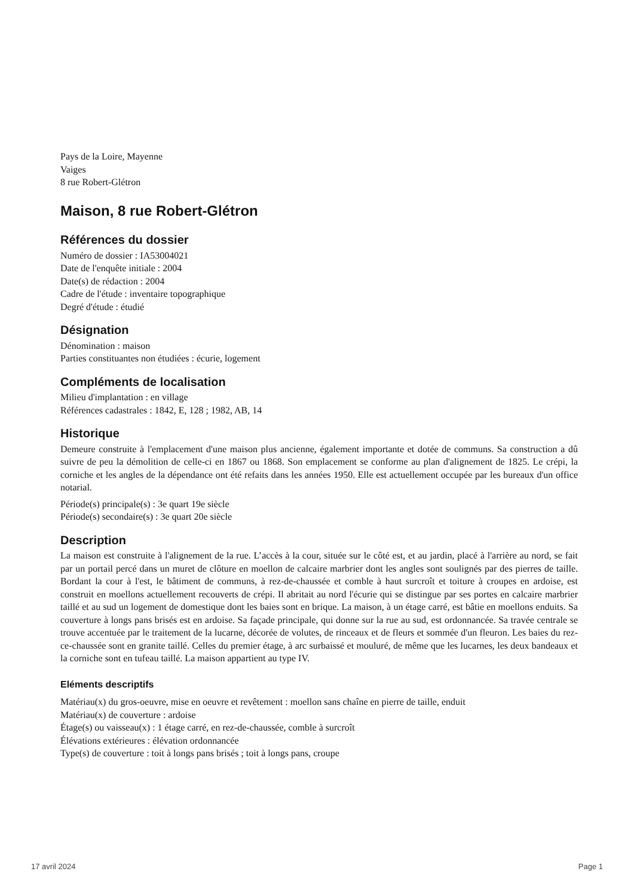Pays de la Loire, Mayenne
Vaiges
8 rue Robert-Glétron
Maison, 8 rue Robert-Glétron
Références du dossier
Numéro de dossier : IA53004021
Date de l'enquête initiale : 2004
Date(s) de rédaction : 2004
Cadre de l'étude : inventaire topographique
Degré d'étude : étudié
Désignation
Dénomination : maison
Parties constituantes non étudiées : écurie, logement
Compléments de localisation
Milieu d'implantation : en village
Références cadastrales : 1842, E, 128 ; 1982, AB, 14
Historique
Demeure construite à l'emplacement d'une maison plus ancienne, également importante et dotée de communs. Sa construction a dû suivre de peu la démolition de celle-ci en 1867 ou 1868. Son emplacement se conforme au plan d'alignement de 1825. Le crépi, la corniche et les angles de la dépendance ont été refaits dans les années 1950. Elle est actuellement occupée par les bureaux d'un office notarial.
Période(s) principale(s) : 3e quart 19e siècle
Période(s) secondaire(s) : 3e quart 20e siècle
Description
La maison est construite à l'alignement de la rue. L’accès à la cour, située sur le côté est, et au jardin, placé à l'arrière au nord, se fait par un portail percé dans un muret de clôture en moellon de calcaire marbrier dont les angles sont soulignés par des pierres de taille. Bordant la cour à l'est, le bâtiment de communs, à rez-de-chaussée et comble à haut surcroît et toiture à croupes en ardoise, est construit en moellons actuellement recouverts de crépi. Il abritait au nord l'écurie qui se distingue par ses portes en calcaire marbrier taillé et au sud un logement de domestique dont les baies sont en brique. La maison, à un étage carré, est bâtie en moellons enduits. Sa couverture à longs pans brisés est en ardoise. Sa façade principale, qui donne sur la rue au sud, est ordonnancée. Sa travée centrale se trouve accentuée par le traitement de la lucarne, décorée de volutes, de rinceaux et de fleurs et sommée d'un fleuron. Les baies du rez-ce-chaussée sont en granite taillé. Celles du premier étage, à arc surbaissé et mouluré, de même que les lucarnes, les deux bandeaux et la corniche sont en tufeau taillé. La maison appartient au type IV.
Eléments descriptifs
Matériau(x) du gros-oeuvre, mise en oeuvre et revêtement : moellon sans chaîne en pierre de taille, enduit
Matériau(x) de couverture : ardoise
Étage(s) ou vaisseau(x) : 1 étage carré, en rez-de-chaussée, comble à surcroît
Élévations extérieures : élévation ordonnancée
Type(s) de couverture : toit à longs pans brisés ; toit à longs pans, croupe
17 avril 2024 Page 1